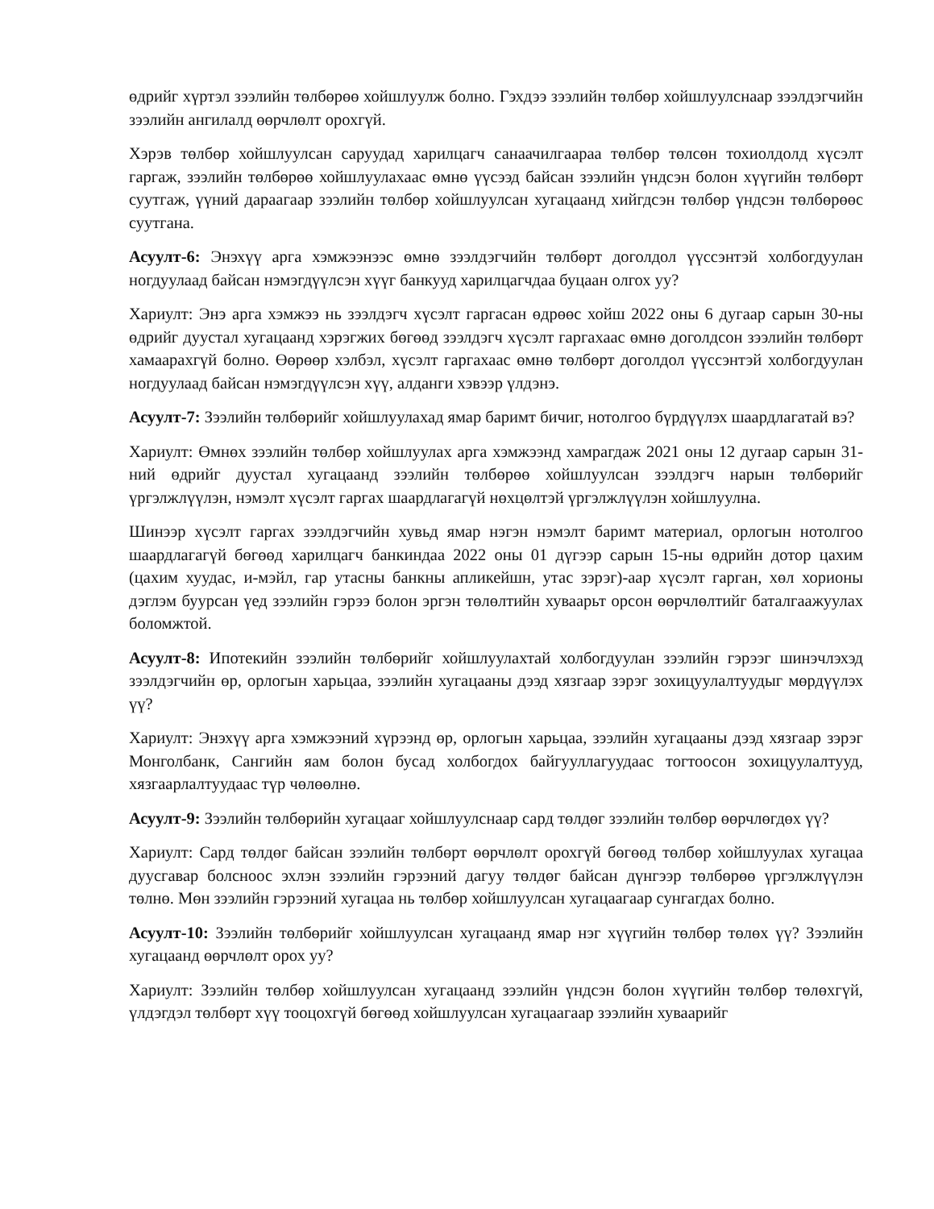өдрийг хүртэл зээлийн төлбөрөө хойшлуулж болно. Гэхдээ зээлийн төлбөр хойшлуулснаар зээлдэгчийн зээлийн ангилалд өөрчлөлт орохгүй.
Хэрэв төлбөр хойшлуулсан саруудад харилцагч санаачилгаараа төлбөр төлсөн тохиолдолд хүсэлт гаргаж, зээлийн төлбөрөө хойшлуулахаас өмнө үүсээд байсан зээлийн үндсэн болон хүүгийн төлбөрт суутгаж, үүний дараагаар зээлийн төлбөр хойшлуулсан хугацаанд хийгдсэн төлбөр үндсэн төлбөрөөс суутгана.
Асуулт-6: Энэхүү арга хэмжээнээс өмнө зээлдэгчийн төлбөрт доголдол үүссэнтэй холбогдуулан ногдуулаад байсан нэмэгдүүлсэн хүүг банкууд харилцагчдаа буцаан олгох уу?
Хариулт: Энэ арга хэмжээ нь зээлдэгч хүсэлт гаргасан өдрөөс хойш 2022 оны 6 дугаар сарын 30-ны өдрийг дуустал хугацаанд хэрэгжих бөгөөд зээлдэгч хүсэлт гаргахаас өмнө доголдсон зээлийн төлбөрт хамаарахгүй болно. Өөрөөр хэлбэл, хүсэлт гаргахаас өмнө төлбөрт доголдол үүссэнтэй холбогдуулан ногдуулаад байсан нэмэгдүүлсэн хүү, алданги хэвээр үлдэнэ.
Асуулт-7: Зээлийн төлбөрийг хойшлуулахад ямар баримт бичиг, нотолгоо бүрдүүлэх шаардлагатай вэ?
Хариулт: Өмнөх зээлийн төлбөр хойшлуулах арга хэмжээнд хамрагдаж 2021 оны 12 дугаар сарын 31-ний өдрийг дуустал хугацаанд зээлийн төлбөрөө хойшлуулсан зээлдэгч нарын төлбөрийг үргэлжлүүлэн, нэмэлт хүсэлт гаргах шаардлагагүй нөхцөлтэй үргэлжлүүлэн хойшлуулна.
Шинээр хүсэлт гаргах зээлдэгчийн хувьд ямар нэгэн нэмэлт баримт материал, орлогын нотолгоо шаардлагагүй бөгөөд харилцагч банкиндаа 2022 оны 01 дүгээр сарын 15-ны өдрийн дотор цахим (цахим хуудас, и-мэйл, гар утасны банкны апликейшн, утас зэрэг)-аар хүсэлт гарган, хөл хорионы дэглэм буурсан үед зээлийн гэрээ болон эргэн төлөлтийн хуваарьт орсон өөрчлөлтийг баталгаажуулах боломжтой.
Асуулт-8: Ипотекийн зээлийн төлбөрийг хойшлуулахтай холбогдуулан зээлийн гэрээг шинэчлэхэд зээлдэгчийн өр, орлогын харьцаа, зээлийн хугацааны дээд хязгаар зэрэг зохицуулалтуудыг мөрдүүлэх үү?
Хариулт: Энэхүү арга хэмжээний хүрээнд өр, орлогын харьцаа, зээлийн хугацааны дээд хязгаар зэрэг Монголбанк, Сангийн яам болон бусад холбогдох байгууллагуудаас тогтоосон зохицуулалтууд, хязгаарлалтуудаас түр чөлөөлнө.
Асуулт-9: Зээлийн төлбөрийн хугацааг хойшлуулснаар сард төлдөг зээлийн төлбөр өөрчлөгдөх үү?
Хариулт: Сард төлдөг байсан зээлийн төлбөрт өөрчлөлт орохгүй бөгөөд төлбөр хойшлуулах хугацаа дуусгавар болсноос эхлэн зээлийн гэрээний дагуу төлдөг байсан дүнгээр төлбөрөө үргэлжлүүлэн төлнө. Мөн зээлийн гэрээний хугацаа нь төлбөр хойшлуулсан хугацаагаар сунгагдах болно.
Асуулт-10: Зээлийн төлбөрийг хойшлуулсан хугацаанд ямар нэг хүүгийн төлбөр төлөх үү? Зээлийн хугацаанд өөрчлөлт орох уу?
Хариулт: Зээлийн төлбөр хойшлуулсан хугацаанд зээлийн үндсэн болон хүүгийн төлбөр төлөхгүй, үлдэгдэл төлбөрт хүү тооцохгүй бөгөөд хойшлуулсан хугацаагаар зээлийн хуваарийг